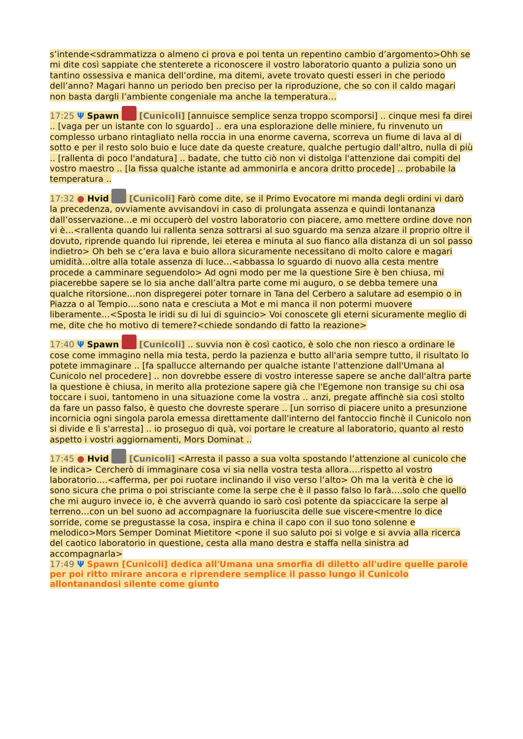s’intende<sdrammatizza o almeno ci prova e poi tenta un repentino cambio d’argomento>Ohh se mi dite così sappiate che stenterete a riconoscere il vostro laboratorio quanto a pulizia sono un tantino ossessiva e manica dell’ordine, ma ditemi, avete trovato questi esseri in che periodo dell’anno? Magari hanno un periodo ben preciso per la riproduzione, che so con il caldo magari non basta dargli l’ambiente congeniale ma anche la temperatura…
17:25 Ψ Spawn [Cunicoli] [annuisce semplice senza troppo scomporsi] .. cinque mesi fa direi .. [vaga per un istante con lo sguardo] .. era una esplorazione delle miniere, fu rinvenuto un complesso urbano rintagliato nella roccia in una enorme caverna, scorreva un fiume di lava al di sotto e per il resto solo buio e luce date da queste creature, qualche pertugio dall'altro, nulla di più .. [rallenta di poco l'andatura] .. badate, che tutto ciò non vi distolga l'attenzione dai compiti del vostro maestro .. [la fissa qualche istante ad ammonirla e ancora dritto procede] .. probabile la temperatura ..
17:32 ● Hvid [Cunicoli] Farò come dite, se il Primo Evocatore mi manda degli ordini vi darò la precedenza, ovviamente avvisandovi in caso di prolungata assenza e quindi lontananza dall’osservazione…e mi occuperò del vostro laboratorio con piacere, amo mettere ordine dove non vi è…<rallenta quando lui rallenta senza sottrarsi al suo sguardo ma senza alzare il proprio oltre il dovuto, riprende quando lui riprende, lei eterea e minuta al suo fianco alla distanza di un sol passo indietro> Oh beh se c’era lava e buio allora sicuramente necessitano di molto calore e magari umidità…oltre alla totale assenza di luce…<abbassa lo sguardo di nuovo alla cesta mentre procede a camminare seguendolo> Ad ogni modo per me la questione Sire è ben chiusa, mi piacerebbe sapere se lo sia anche dall’altra parte come mi auguro, o se debba temere una qualche ritorsione…non dispregerei poter tornare in Tana del Cerbero a salutare ad esempio o in Piazza o al Tempio….sono nata e cresciuta a Mot e mi manca il non potermi muovere liberamente…<Sposta le iridi su di lui di sguincio> Voi conoscete gli eterni sicuramente meglio di me, dite che ho motivo di temere?<chiede sondando di fatto la reazione>
17:40 Ψ Spawn [Cunicoli] .. suvvia non è così caotico, è solo che non riesco a ordinare le cose come immagino nella mia testa, perdo la pazienza e butto all'aria sempre tutto, il risultato lo potete immaginare .. [fa spallucce alternando per qualche istante l'attenzione dall'Umana al Cunicolo nel procedere] .. non dovrebbe essere di vostro interesse sapere se anche dall'altra parte la questione è chiusa, in merito alla protezione sapere già che l'Egemone non transige su chi osa toccare i suoi, tantomeno in una situazione come la vostra .. anzi, pregate affinchè sia così stolto da fare un passo falso, è questo che dovreste sperare .. [un sorriso di piacere unito a presunzione incornicia ogni singola parola emessa direttamente dall'interno del fantoccio finchè il Cunicolo non si divide e lì s'arresta] .. io proseguo di quà, voi portare le creature al laboratorio, quanto al resto aspetto i vostri aggiornamenti, Mors Dominat ..
17:45 ● Hvid [Cunicoli] <Arresta il passo a sua volta spostando l’attenzione al cunicolo che le indica> Cercherò di immaginare cosa vi sia nella vostra testa allora….rispetto al vostro laboratorio….<afferma, per poi ruotare inclinando il viso verso l’alto> Oh ma la verità è che io sono sicura che prima o poi strisciante come la serpe che è il passo falso lo farà….solo che quello che mi auguro invece io, è che avverrà quando io sarò così potente da spiaccicare la serpe al terreno…con un bel suono ad accompagnare la fuoriuscita delle sue viscere<mentre lo dice sorride, come se pregustasse la cosa, inspira e china il capo con il suo tono solenne e melodico>Mors Semper Dominat Mietitore <pone il suo saluto poi si volge e si avvia alla ricerca del caotico laboratorio in questione, cesta alla mano destra e staffa nella sinistra ad accompagnarla>
17:49 Ψ Spawn [Cunicoli] dedica all'Umana una smorfia di diletto all'udire quelle parole per poi ritto mirare ancora e riprendere semplice il passo lungo il Cunicolo allontanandosi silente come giunto